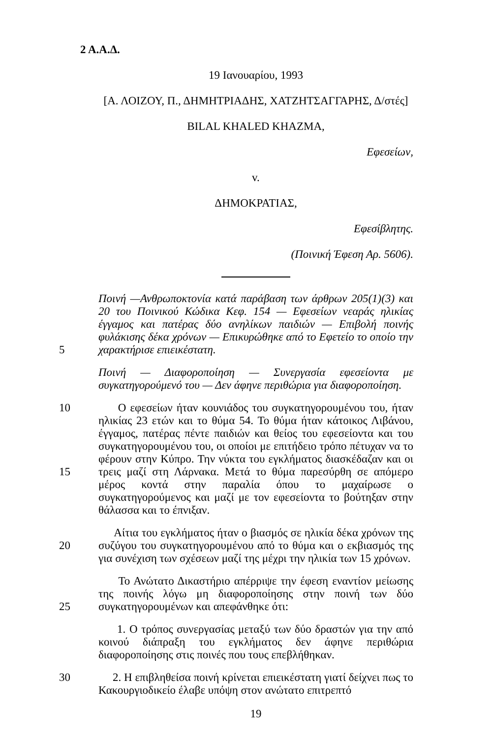2 Α.Α.Δ.
19 Ιανουαρίου, 1993
[Α. ΛΟΙΖΟΥ, Π., ΔΗΜΗΤΡΙΑΔΗΣ, ΧΑΤΖΗΤΣΑΓΓΑΡΗΣ, Δ/στές]
BILAL KHALED KHAZMA,
Εφεσείων,
v.
ΔΗΜΟΚΡΑΤΙΑΣ,
Εφεσίβλητης.
(Ποινική Έφεση Αρ. 5606).
5 Ποινή —Ανθρωποκτονία κατά παράβαση των άρθρων 205(1)(3) και 20 του Ποινικού Κώδικα Κεφ. 154 — Εφεσείων νεαράς ηλικίας έγγαμος και πατέρας δύο ανηλίκων παιδιών — Επιβολή ποινής φυλάκισης δέκα χρόνων — Επικυρώθηκε από το Εφετείο το οποίο την χαρακτήρισε επιεικέστατη.
Ποινή — Διαφοροποίηση — Συνεργασία εφεσείοντα με συγκατηγορούμενό του — Δεν άφηνε περιθώρια για διαφοροποίηση.
10
15
Ο εφεσείων ήταν κουνιάδος του συγκατηγορουμένου του, ήταν ηλικίας 23 ετών και το θύμα 54. Το θύμα ήταν κάτοικος Λιβάνου, έγγαμος, πατέρας πέντε παιδιών και θείος του εφεσείοντα και του συγκατηγορουμένου του, οι οποίοι με επιτήδειο τρόπο πέτυχαν να το φέρουν στην Κύπρο. Την νύκτα του εγκλήματος διασκέδαζαν και οι τρεις μαζί στη Λάρνακα. Μετά το θύμα παρεσύρθη σε απόμερο μέρος κοντά στην παραλία όπου το μαχαίρωσε ο συγκατηγορούμενος και μαζί με τον εφεσείοντα το βούτηξαν στην θάλασσα και το έπνιξαν.
20 Αίτια του εγκλήματος ήταν ο βιασμός σε ηλικία δέκα χρόνων της συζύγου του συγκατηγορουμένου από το θύμα και ο εκβιασμός της για συνέχιση των σχέσεων μαζί της μέχρι την ηλικία των 15 χρόνων.
25 Το Ανώτατο Δικαστήριο απέρριψε την έφεση εναντίον μείωσης της ποινής λόγω μη διαφοροποίησης στην ποινή των δύο συγκατηγορουμένων και απεφάνθηκε ότι:
1. Ο τρόπος συνεργασίας μεταξύ των δύο δραστών για την από κοινού διάπραξη του εγκλήματος δεν άφηνε περιθώρια διαφοροποίησης στις ποινές που τους επεβλήθηκαν.
30 2. Η επιβληθείσα ποινή κρίνεται επιεικέστατη γιατί δείχνει πως το Κακουργιοδικείο έλαβε υπόψη στον ανώτατο επιτρεπτό
19